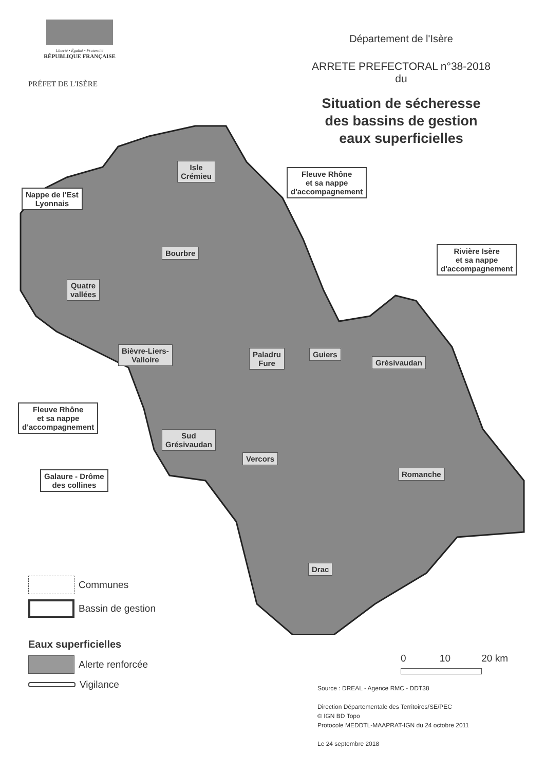Liberté • Égalité • Fraternité
RÉPUBLIQUE FRANÇAISE
PRÉFET DE L'ISÈRE
Département de l'Isère
ARRETE PREFECTORAL n°38-2018
du
Situation de sécheresse
des bassins de gestion
eaux superficielles
Isle
Crémieu
Fleuve Rhône
et sa nappe
d'accompagnement
Nappe de l'Est
Lyonnais
Bourbre
Rivière Isère
et sa nappe
d'accompagnement
Quatre
vallées
Bièvre-Liers-
Valloire
Paladru
Fure
Guiers
Grésivaudan
Fleuve Rhône
et sa nappe
d'accompagnement
Sud
Grésivaudan
Vercors
Galaure - Drôme
des collines
Romanche
Drac
Communes
Bassin de gestion
Eaux superficielles
Alerte renforcée
Vigilance
0 10 20 km
Source : DREAL - Agence RMC - DDT38
Direction Départementale des Territoires/SE/PEC
© IGN BD Topo
Protocole MEDDTL-MAAPRAT-IGN du 24 octobre 2011
Le 24 septembre 2018